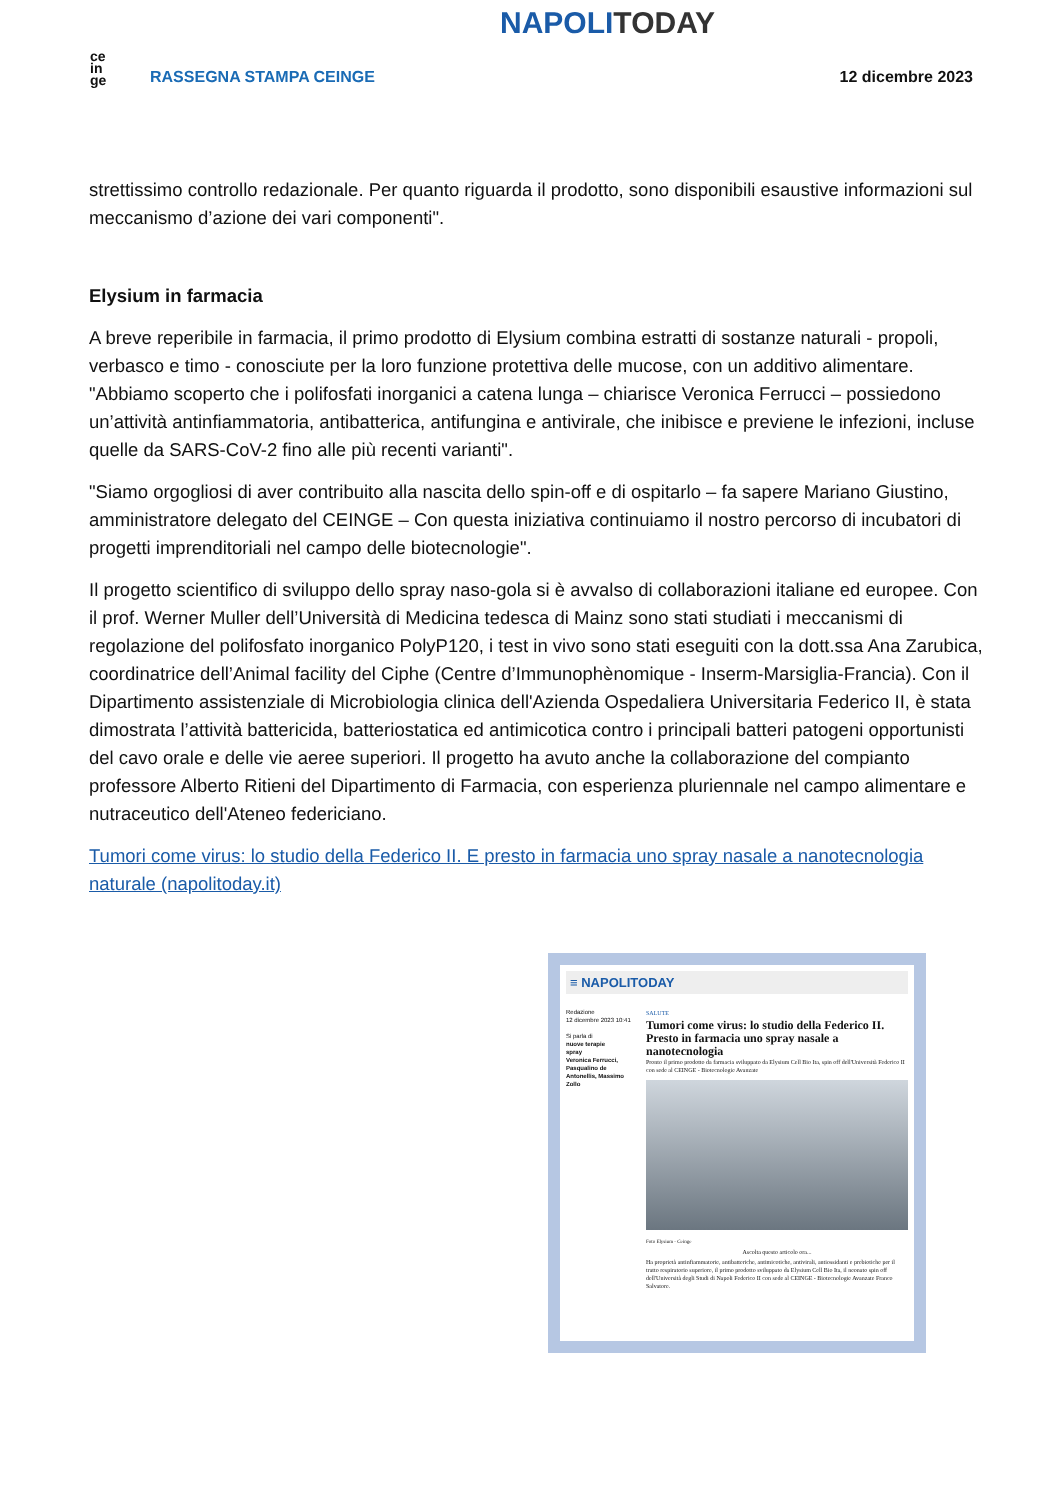ce
in
ge
RASSEGNA STAMPA CEINGE
NAPOLITODAY
12 dicembre 2023
strettissimo controllo redazionale. Per quanto riguarda il prodotto, sono disponibili esaustive informazioni sul meccanismo d’azione dei vari componenti".
Elysium in farmacia
A breve reperibile in farmacia, il primo prodotto di Elysium combina estratti di sostanze naturali - propoli, verbasco e timo - conosciute per la loro funzione protettiva delle mucose, con un additivo alimentare. "Abbiamo scoperto che i polifosfati inorganici a catena lunga – chiarisce Veronica Ferrucci – possiedono un’attività antinfiammatoria, antibatterica, antifungina e antivirale, che inibisce e previene le infezioni, incluse quelle da SARS-CoV-2 fino alle più recenti varianti".
"Siamo orgogliosi di aver contribuito alla nascita dello spin-off e di ospitarlo – fa sapere Mariano Giustino, amministratore delegato del CEINGE – Con questa iniziativa continuiamo il nostro percorso di incubatori di progetti imprenditoriali nel campo delle biotecnologie".
Il progetto scientifico di sviluppo dello spray naso-gola si è avvalso di collaborazioni italiane ed europee. Con il prof. Werner Muller dell’Università di Medicina tedesca di Mainz sono stati studiati i meccanismi di regolazione del polifosfato inorganico PolyP120, i test in vivo sono stati eseguiti con la dott.ssa Ana Zarubica, coordinatrice dell’Animal facility del Ciphe (Centre d’Immunophènomique - Inserm-Marsiglia-Francia). Con il Dipartimento assistenziale di Microbiologia clinica dell'Azienda Ospedaliera Universitaria Federico II, è stata dimostrata l’attività battericida, batteriostatica ed antimicotica contro i principali batteri patogeni opportunisti del cavo orale e delle vie aeree superiori. Il progetto ha avuto anche la collaborazione del compianto professore Alberto Ritieni del Dipartimento di Farmacia, con esperienza pluriennale nel campo alimentare e nutraceutico dell'Ateneo federiciano.
Tumori come virus: lo studio della Federico II. E presto in farmacia uno spray nasale a nanotecnologia naturale (napolitoday.it)
≡ NAPOLITODAY
Redazione
12 dicembre 2023 10:41
Si parla di
nuove terapie
spray
Veronica Ferrucci, Pasqualino de Antonellis, Massimo Zollo
SALUTE
Tumori come virus: lo studio della Federico II. Presto in farmacia uno spray nasale a nanotecnologia
Pronto il primo prodotto da farmacia sviluppato da Elysium Cell Bio Ita, spin off dell'Università Federico II con sede al CEINGE - Biotecnologie Avanzate
Foto Elysium - Ceinge
Ascolta questo articolo ora...
Ha proprietà antinfiammatorie, antibatteriche, antimicotiche, antivirali, antiossidanti e prebiotiche per il tratto respiratorio superiore, il primo prodotto sviluppato da Elysium Cell Bio Ita, il neonato spin off dell'Università degli Studi di Napoli Federico II con sede al CEINGE - Biotecnologie Avanzate Franco Salvatore.